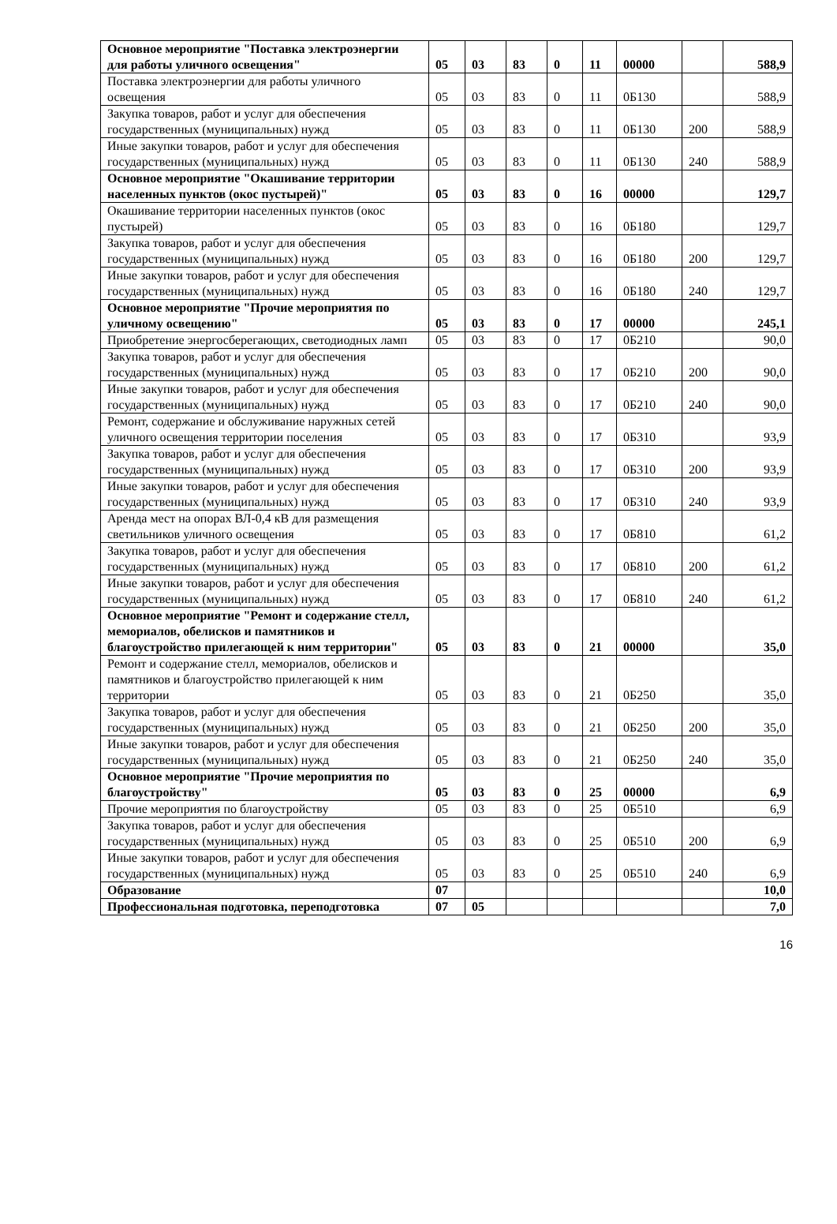| Основное мероприятие "Поставка электроэнергии для работы уличного освещения" | 05 | 03 | 83 | 0 | 11 | 00000 | | 588,9 |
| Поставка электроэнергии для работы уличного освещения | 05 | 03 | 83 | 0 | 11 | 0Б130 | | 588,9 |
| Закупка товаров, работ и услуг для обеспечения государственных (муниципальных) нужд | 05 | 03 | 83 | 0 | 11 | 0Б130 | 200 | 588,9 |
| Иные закупки товаров, работ и услуг для обеспечения государственных (муниципальных) нужд | 05 | 03 | 83 | 0 | 11 | 0Б130 | 240 | 588,9 |
| Основное мероприятие "Окашивание территории населенных пунктов (окос пустырей)" | 05 | 03 | 83 | 0 | 16 | 00000 | | 129,7 |
| Окашивание территории населенных пунктов (окос пустырей) | 05 | 03 | 83 | 0 | 16 | 0Б180 | | 129,7 |
| Закупка товаров, работ и услуг для обеспечения государственных (муниципальных) нужд | 05 | 03 | 83 | 0 | 16 | 0Б180 | 200 | 129,7 |
| Иные закупки товаров, работ и услуг для обеспечения государственных (муниципальных) нужд | 05 | 03 | 83 | 0 | 16 | 0Б180 | 240 | 129,7 |
| Основное мероприятие "Прочие мероприятия по уличному освещению" | 05 | 03 | 83 | 0 | 17 | 00000 | | 245,1 |
| Приобретение энергосберегающих, светодиодных ламп | 05 | 03 | 83 | 0 | 17 | 0Б210 | | 90,0 |
| Закупка товаров, работ и услуг для обеспечения государственных (муниципальных) нужд | 05 | 03 | 83 | 0 | 17 | 0Б210 | 200 | 90,0 |
| Иные закупки товаров, работ и услуг для обеспечения государственных (муниципальных) нужд | 05 | 03 | 83 | 0 | 17 | 0Б210 | 240 | 90,0 |
| Ремонт, содержание и обслуживание наружных сетей уличного освещения территории поселения | 05 | 03 | 83 | 0 | 17 | 0Б310 | | 93,9 |
| Закупка товаров, работ и услуг для обеспечения государственных (муниципальных) нужд | 05 | 03 | 83 | 0 | 17 | 0Б310 | 200 | 93,9 |
| Иные закупки товаров, работ и услуг для обеспечения государственных (муниципальных) нужд | 05 | 03 | 83 | 0 | 17 | 0Б310 | 240 | 93,9 |
| Аренда мест на опорах ВЛ-0,4 кВ для размещения светильников уличного освещения | 05 | 03 | 83 | 0 | 17 | 0Б810 | | 61,2 |
| Закупка товаров, работ и услуг для обеспечения государственных (муниципальных) нужд | 05 | 03 | 83 | 0 | 17 | 0Б810 | 200 | 61,2 |
| Иные закупки товаров, работ и услуг для обеспечения государственных (муниципальных) нужд | 05 | 03 | 83 | 0 | 17 | 0Б810 | 240 | 61,2 |
| Основное мероприятие "Ремонт и содержание стелл, мемориалов, обелисков и памятников и благоустройство прилегающей к ним территории" | 05 | 03 | 83 | 0 | 21 | 00000 | | 35,0 |
| Ремонт и содержание стелл, мемориалов, обелисков и памятников и благоустройство прилегающей к ним территории | 05 | 03 | 83 | 0 | 21 | 0Б250 | | 35,0 |
| Закупка товаров, работ и услуг для обеспечения государственных (муниципальных) нужд | 05 | 03 | 83 | 0 | 21 | 0Б250 | 200 | 35,0 |
| Иные закупки товаров, работ и услуг для обеспечения государственных (муниципальных) нужд | 05 | 03 | 83 | 0 | 21 | 0Б250 | 240 | 35,0 |
| Основное мероприятие "Прочие мероприятия по благоустройству" | 05 | 03 | 83 | 0 | 25 | 00000 | | 6,9 |
| Прочие мероприятия по благоустройству | 05 | 03 | 83 | 0 | 25 | 0Б510 | | 6,9 |
| Закупка товаров, работ и услуг для обеспечения государственных (муниципальных) нужд | 05 | 03 | 83 | 0 | 25 | 0Б510 | 200 | 6,9 |
| Иные закупки товаров, работ и услуг для обеспечения государственных (муниципальных) нужд | 05 | 03 | 83 | 0 | 25 | 0Б510 | 240 | 6,9 |
| Образование | 07 | | | | | | | 10,0 |
| Профессиональная подготовка, переподготовка | 07 | 05 | | | | | | 7,0 |
16